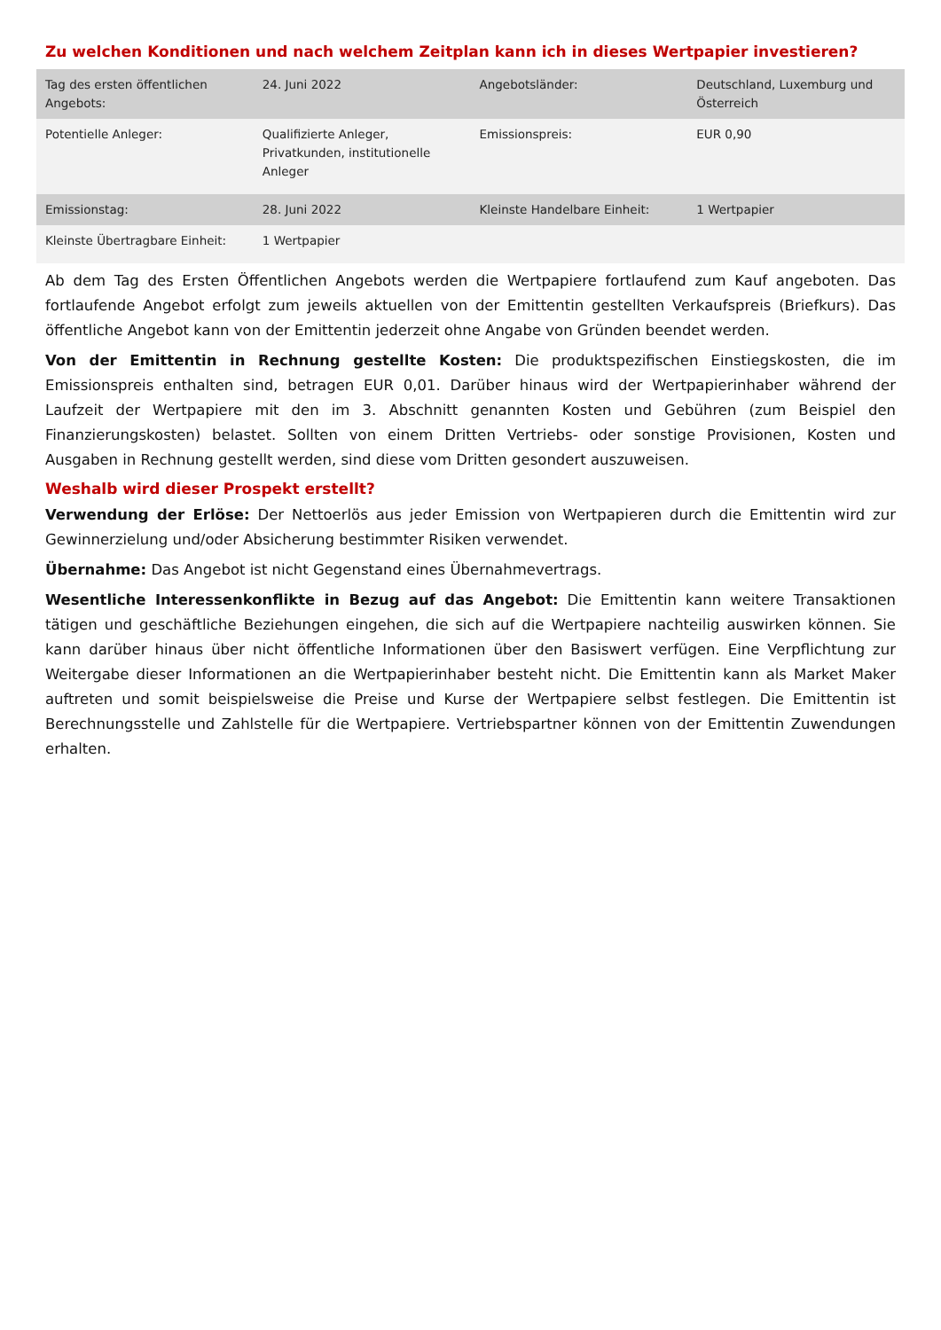Zu welchen Konditionen und nach welchem Zeitplan kann ich in dieses Wertpapier investieren?
| Tag des ersten öffentlichen Angebots: | 24. Juni 2022 | Angebotsländer: | Deutschland, Luxemburg und Österreich |
| Potentielle Anleger: | Qualifizierte Anleger, Privatkunden, institutionelle Anleger | Emissionspreis: | EUR 0,90 |
| Emissionstag: | 28. Juni 2022 | Kleinste Handelbare Einheit: | 1 Wertpapier |
| Kleinste Übertragbare Einheit: | 1 Wertpapier | | |
Ab dem Tag des Ersten Öffentlichen Angebots werden die Wertpapiere fortlaufend zum Kauf angeboten. Das fortlaufende Angebot erfolgt zum jeweils aktuellen von der Emittentin gestellten Verkaufspreis (Briefkurs). Das öffentliche Angebot kann von der Emittentin jederzeit ohne Angabe von Gründen beendet werden.
Von der Emittentin in Rechnung gestellte Kosten: Die produktspezifischen Einstiegskosten, die im Emissionspreis enthalten sind, betragen EUR 0,01. Darüber hinaus wird der Wertpapierinhaber während der Laufzeit der Wertpapiere mit den im 3. Abschnitt genannten Kosten und Gebühren (zum Beispiel den Finanzierungskosten) belastet. Sollten von einem Dritten Vertriebs- oder sonstige Provisionen, Kosten und Ausgaben in Rechnung gestellt werden, sind diese vom Dritten gesondert auszuweisen.
Weshalb wird dieser Prospekt erstellt?
Verwendung der Erlöse: Der Nettoerlös aus jeder Emission von Wertpapieren durch die Emittentin wird zur Gewinnerzielung und/oder Absicherung bestimmter Risiken verwendet.
Übernahme: Das Angebot ist nicht Gegenstand eines Übernahmevertrags.
Wesentliche Interessenkonflikte in Bezug auf das Angebot: Die Emittentin kann weitere Transaktionen tätigen und geschäftliche Beziehungen eingehen, die sich auf die Wertpapiere nachteilig auswirken können. Sie kann darüber hinaus über nicht öffentliche Informationen über den Basiswert verfügen. Eine Verpflichtung zur Weitergabe dieser Informationen an die Wertpapierinhaber besteht nicht. Die Emittentin kann als Market Maker auftreten und somit beispielsweise die Preise und Kurse der Wertpapiere selbst festlegen. Die Emittentin ist Berechnungsstelle und Zahlstelle für die Wertpapiere. Vertriebspartner können von der Emittentin Zuwendungen erhalten.